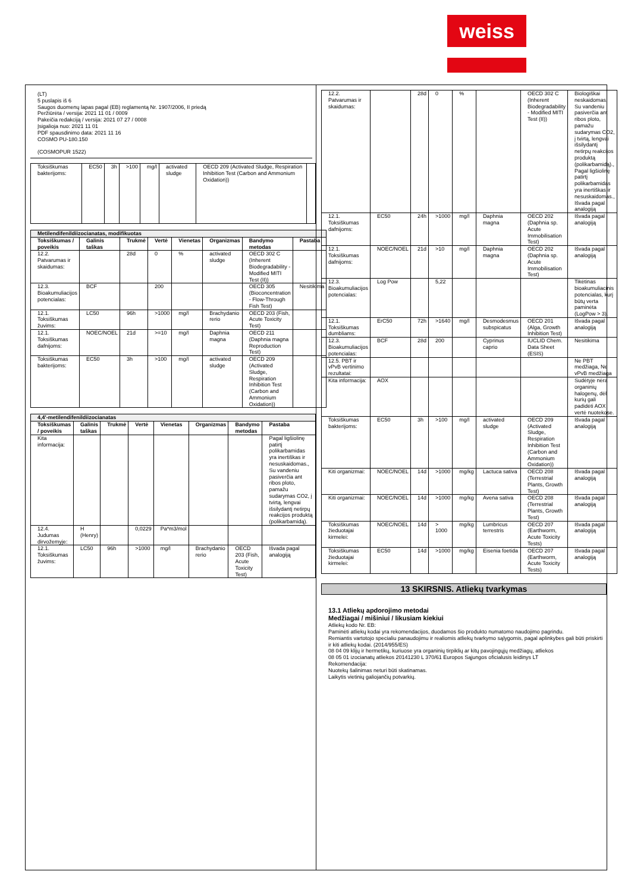weiss
(LT)
5 puslapis iš 6
Saugos duomenų lapas pagal (EB) reglamentą Nr. 1907/2006, II priedą
Peržiūrėta / versija: 2021 11 01 / 0009
Pakeičia redakciją / versija: 2021 07 27 / 0008
Įsigalioja nuo: 2021 11 01
PDF spausdinimo data: 2021 11 16
COSMO PU-180.150
(COSMOPUR 1522)
| Toksiškumas bakterijoms: | EC50 | 3h | >100 | mg/l | activated sludge | OECD 209 (Activated Sludge, Respiration Inhibition Test (Carbon and Ammonium Oxidation)) | |
| Metilendifenildiizocianatas, modifikuotas | | | | | | | |
| Toksiškumas / poveikis | Galinis taškas | Trukmė | Vertė | Vienetas | Organizmas | Bandymo metodas | Pastaba |
| 12.2. Patvarumas ir skaidumas: | | 28d | 0 | % | activated sludge | OECD 302 C (Inherent Biodegradability - Modified MITI Test (II)) | |
| 12.3. Bioakumuliacijos potencialas: | BCF | | 200 | | | OECD 305 (Bioconcentration - Flow-Through Fish Test) | Nesitikima |
| 12.1. Toksiškumas žuvims: | LC50 | 96h | >1000 | mg/l | Brachydanio rerio | OECD 203 (Fish, Acute Toxicity Test) | |
| 12.1. Toksiškumas dafnijoms: | NOEC/NOEL | 21d | >=10 | mg/l | Daphnia magna | OECD 211 (Daphnia magna Reproduction Test) | |
| Toksiškumas bakterijoms: | EC50 | 3h | >100 | mg/l | activated sludge | OECD 209 (Activated Sludge, Respiration Inhibition Test (Carbon and Ammonium Oxidation)) | |
| 4,4'-metilendifenildiizocianatas | | | | | | | |
| Toksiškumas / poveikis | Galinis taškas | Trukmė | Vertė | Vienetas | Organizmas | Bandymo metodas | Pastaba |
| Kita informacija: | | | | | | | Pagal ligšiolinę patirtį polikarbamidas yra inertiškas ir nesuskaidomas., Su vandeniu pasiverčia ant ribos ploto, pamažu sudarymas CO2, į tvirtą, lengvai išsilydantį netirpų reakcijos produktą (polikarbamidą). |
| 12.4. Judumas dirvožemyje: | H (Henry) | | 0,0229 | Pa*m3/mol | | | |
| 12.1. Toksiškumas žuvims: | LC50 | 96h | >1000 | mg/l | Brachydanio rerio | OECD 203 (Fish, Acute Toxicity Test) | Išvada pagal analogiją |
| 12.2. Patvarumas ir skaidumas: | | 28d | 0 | % | | OECD 302 C (Inherent Biodegradability - Modified MITI Test (II)) | Biologiškai neskaidomas, Su vandeniu pasiverčia ant ribos ploto, pamažu sudarymas CO2, į tvirtą, lengvai išsilydantį netirpų reakcijos produktą (polikarbamidą)., Pagal ligšiolinę patirtį polikarbamidas yra inertiškas ir nesuskaidomas., Išvada pagal analogiją |
| 12.1. Toksiškumas dafnijoms: | EC50 | 24h | >1000 | mg/l | Daphnia magna | OECD 202 (Daphnia sp. Acute Immobilisation Test) | Išvada pagal analogiją |
| 12.1. Toksiškumas dafnijoms: | NOEC/NOEL | 21d | >10 | mg/l | Daphnia magna | OECD 202 (Daphnia sp. Acute Immobilisation Test) | Išvada pagal analogiją |
| 12.3. Bioakumuliacijos potencialas: | Log Pow | | 5,22 | | | | Tikėtinas bioakumuliacinis potencialas, kurį būtų verta paminėta (LogPow > 3). |
| 12.1. Toksiškumas dumbliams: | ErC50 | 72h | >1640 | mg/l | Desmodesmus subspicatus | OECD 201 (Alga, Growth Inhibition Test) | Išvada pagal analogiją |
| 12.3. Bioakumuliacijos potencialas: | BCF | 28d | 200 | | Cyprinus caprio | IUCLID Chem. Data Sheet (ESIS) | Nesitikima |
| 12.5. PBT ir vPvB vertinimo rezultatai: | | | | | | | Ne PBT medžiaga, Ne vPvB medžiaga |
| Kita informacija: | AOX | | | | | | Sudėtyje nėra organinių halogenų, dėl kurių gali padidėti AOX vertė nuotekose. |
| Toksiškumas bakterijoms: | EC50 | 3h | >100 | mg/l | activated sludge | OECD 209 (Activated Sludge, Respiration Inhibition Test (Carbon and Ammonium Oxidation)) | Išvada pagal analogiją |
| Kiti organizmai: | NOEC/NOEL | 14d | >1000 | mg/kg | Lactuca sativa | OECD 208 (Terrestrial Plants, Growth Test) | Išvada pagal analogiją |
| Kiti organizmai: | NOEC/NOEL | 14d | >1000 | mg/kg | Avena sativa | OECD 208 (Terrestrial Plants, Growth Test) | Išvada pagal analogiją |
| Toksiškumas žieduotajai kirmelei: | NOEC/NOEL | 14d | > 1000 | mg/kg | Lumbricus terrestris | OECD 207 (Earthworm, Acute Toxicity Tests) | Išvada pagal analogiją |
| Toksiškumas žieduotajai kirmelei: | EC50 | 14d | >1000 | mg/kg | Eisenia foetida | OECD 207 (Earthworm, Acute Toxicity Tests) | Išvada pagal analogiją |
13 SKIRSNIS. Atliekų tvarkymas
13.1 Atliekų apdorojimo metodai
Medžiagai / mišiniui / likusiam kiekiui
Atliekų kodo Nr. EB:
Paminėti atliekų kodai yra rekomendacijos, duodamos šio produkto numatomo naudojimo pagrindu.
Remiantis vartotojo specialiu panaudojimu ir realiomis atliekų tvarkymo sąlygomis, pagal aplinkybes gali būti priskirti ir kiti atliekų kodai. (2014/955/ES)
08 04 09 klijų ir hermetikų, kuriuose yra organinių tirpiklių ar kitų pavojingųjų medžiagų, atliekos
08 05 01 izocianatų atliekos 20141230 L 370/61 Europos Sąjungos oficialusis leidinys LT
Rekomendacija:
Nuotekų šalinimas neturi būti skatinamas.
Laikytis vietinių galiojančių potvarkių.